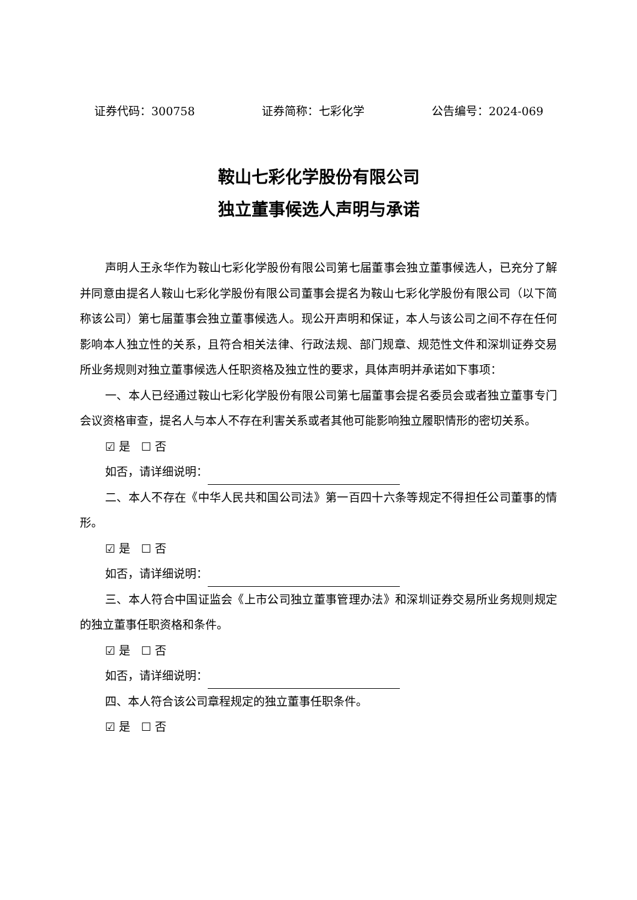证券代码：300758 证券简称：七彩化学 公告编号：2024-069
鞍山七彩化学股份有限公司
独立董事候选人声明与承诺
声明人王永华作为鞍山七彩化学股份有限公司第七届董事会独立董事候选人，已充分了解并同意由提名人鞍山七彩化学股份有限公司董事会提名为鞍山七彩化学股份有限公司（以下简称该公司）第七届董事会独立董事候选人。现公开声明和保证，本人与该公司之间不存在任何影响本人独立性的关系，且符合相关法律、行政法规、部门规章、规范性文件和深圳证券交易所业务规则对独立董事候选人任职资格及独立性的要求，具体声明并承诺如下事项：
一、本人已经通过鞍山七彩化学股份有限公司第七届董事会提名委员会或者独立董事专门会议资格审查，提名人与本人不存在利害关系或者其他可能影响独立履职情形的密切关系。
☑ 是 ☐ 否
如否，请详细说明：
二、本人不存在《中华人民共和国公司法》第一百四十六条等规定不得担任公司董事的情形。
☑ 是 ☐ 否
如否，请详细说明：
三、本人符合中国证监会《上市公司独立董事管理办法》和深圳证券交易所业务规则规定的独立董事任职资格和条件。
☑ 是 ☐ 否
如否，请详细说明：
四、本人符合该公司章程规定的独立董事任职条件。
☑ 是 ☐ 否